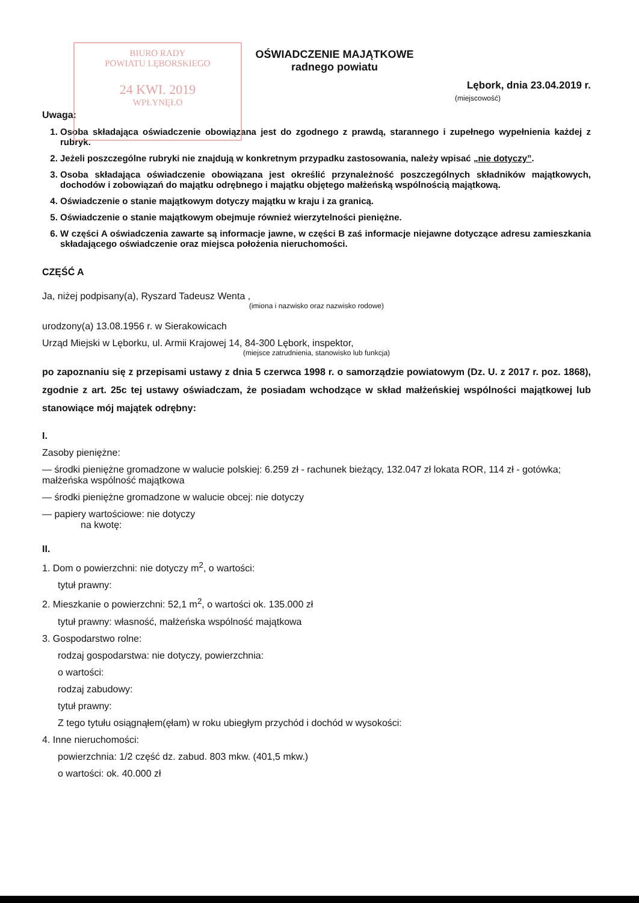BIURO RADY
POWIATU LĘBORSKIEGO
24 KWI. 2019
WPŁYNĘŁO
OŚWIADCZENIE MAJĄTKOWE
radnego powiatu
Lębork, dnia 23.04.2019 r.
(miejscowość)
Uwaga:
1. Osoba składająca oświadczenie obowiązana jest do zgodnego z prawdą, starannego i zupełnego wypełnienia każdej z rubryk.
2. Jeżeli poszczególne rubryki nie znajdują w konkretnym przypadku zastosowania, należy wpisać „nie dotyczy”.
3. Osoba składająca oświadczenie obowiązana jest określić przynależność poszczególnych składników majątkowych, dochodów i zobowiązań do majątku odrębnego i majątku objętego małżeńską wspólnością majątkową.
4. Oświadczenie o stanie majątkowym dotyczy majątku w kraju i za granicą.
5. Oświadczenie o stanie majątkowym obejmuje również wierzytelności pieniężne.
6. W części A oświadczenia zawarte są informacje jawne, w części B zaś informacje niejawne dotyczące adresu zamieszkania składającego oświadczenie oraz miejsca położenia nieruchomości.
CZĘŚĆ A
Ja, niżej podpisany(a), Ryszard Tadeusz Wenta ,
(imiona i nazwisko oraz nazwisko rodowe)
urodzony(a) 13.08.1956 r. w Sierakowicach
Urząd Miejski w Lęborku, ul. Armii Krajowej 14, 84-300 Lębork, inspektor,
(miejsce zatrudnienia, stanowisko lub funkcja)
po zapoznaniu się z przepisami ustawy z dnia 5 czerwca 1998 r. o samorządzie powiatowym (Dz. U. z 2017 r. poz. 1868), zgodnie z art. 25c tej ustawy oświadczam, że posiadam wchodzące w skład małżeńskiej wspólności majątkowej lub stanowiące mój majątek odrębny:
I.
Zasoby pieniężne:
— środki pieniężne gromadzone w walucie polskiej: 6.259 zł - rachunek bieżący, 132.047 zł lokata ROR, 114 zł - gotówka; małżeńska wspólność majątkowa
— środki pieniężne gromadzone w walucie obcej: nie dotyczy
— papiery wartościowe: nie dotyczy
na kwotę:
II.
1. Dom o powierzchni: nie dotyczy m<sup>2</sup>, o wartości:
tytuł prawny:
2. Mieszkanie o powierzchni: 52,1 m<sup>2</sup>, o wartości ok. 135.000 zł
tytuł prawny: własność, małżeńska wspólność majątkowa
3. Gospodarstwo rolne:
rodzaj gospodarstwa: nie dotyczy, powierzchnia:
o wartości:
rodzaj zabudowy:
tytuł prawny:
Z tego tytułu osiągnąłem(ęłam) w roku ubiegłym przychód i dochód w wysokości:
4. Inne nieruchomości:
powierzchnia: 1/2 część dz. zabud. 803 mkw. (401,5 mkw.)
o wartości: ok. 40.000 zł